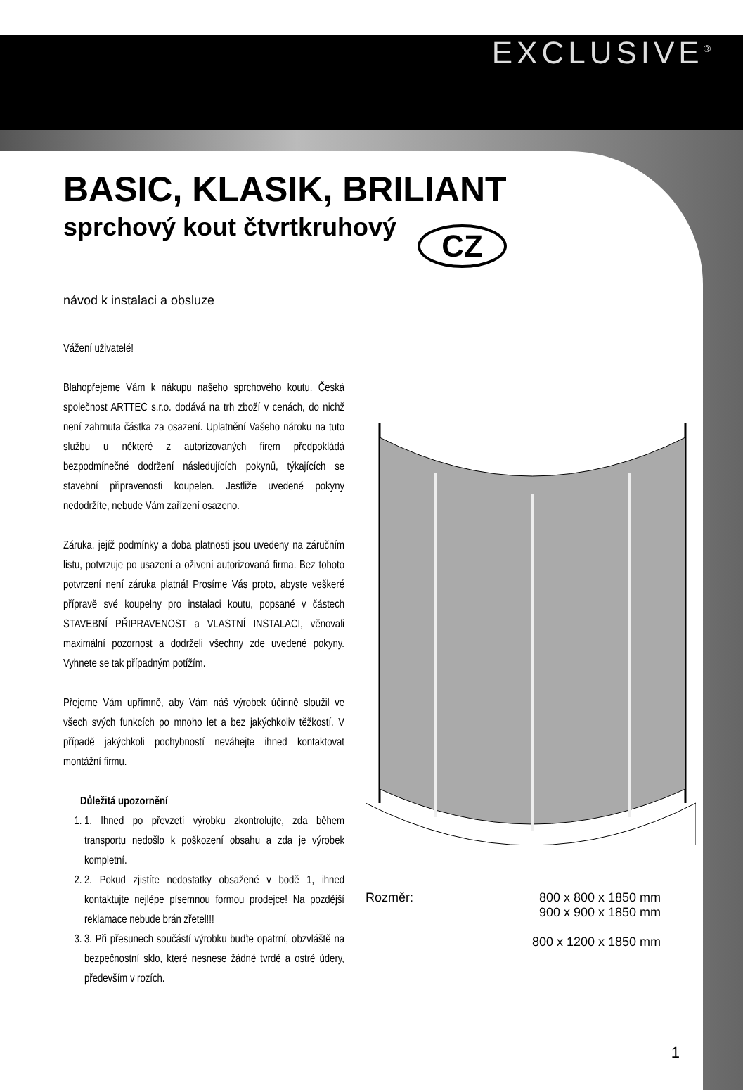EXCLUSIVE<sup>®</sup>
BASIC, KLASIK, BRILIANT
sprchový kout čtvrtkruhový CZ
návod k instalaci a obsluze
Vážení uživatelé!
Blahopřejeme Vám k nákupu našeho sprchového koutu. Česká společnost ARTTEC s.r.o. dodává na trh zboží v cenách, do nichž není zahrnuta částka za osazení. Uplatnění Vašeho nároku na tuto službu u některé z autorizovaných firem předpokládá bezpodmínečné dodržení následujících pokynů, týkajících se stavební připravenosti koupelen. Jestliže uvedené pokyny nedodržíte, nebude Vám zařízení osazeno.
Záruka, jejíž podmínky a doba platnosti jsou uvedeny na záručním listu, potvrzuje po usazení a oživení autorizovaná firma. Bez tohoto potvrzení není záruka platná! Prosíme Vás proto, abyste veškeré přípravě své koupelny pro instalaci koutu, popsané v částech STAVEBNÍ PŘIPRAVENOST a VLASTNÍ INSTALACI, věnovali maximální pozornost a dodrželi všechny zde uvedené pokyny. Vyhnete se tak případným potížím.
Přejeme Vám upřímně, aby Vám náš výrobek účinně sloužil ve všech svých funkcích po mnoho let a bez jakýchkoliv těžkostí. V případě jakýchkoli pochybností neváhejte ihned kontaktovat montážní firmu.
Důležitá upozornění
1. 1. Ihned po převzetí výrobku zkontrolujte, zda během transportu nedošlo k poškození obsahu a zda je výrobek kompletní.
2. 2. Pokud zjistíte nedostatky obsažené v bodě 1, ihned kontaktujte nejlépe písemnou formou prodejce! Na pozdější reklamace nebude brán zřetel!!!
3. 3. Při přesunech součástí výrobku buďte opatrní, obzvláště na bezpečnostní sklo, které nesnese žádné tvrdé a ostré údery, především v rozích.
Rozměr: 800 x 800 x 1850 mm
900 x 900 x 1850 mm
800 x 1200 x 1850 mm
1